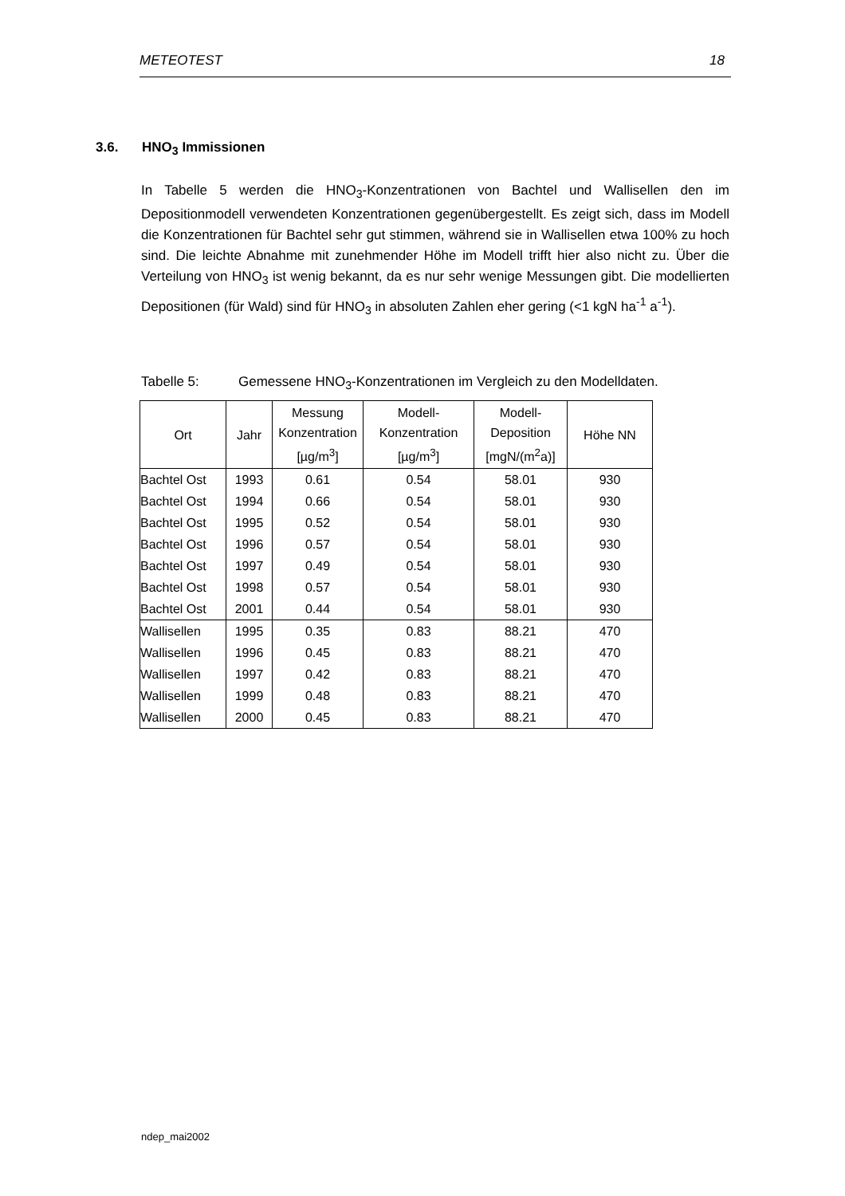METEOTEST 18
3.6. HNO<sub>3</sub> Immissionen
In Tabelle 5 werden die HNO<sub>3</sub>-Konzentrationen von Bachtel und Wallisellen den im Depositionmodell verwendeten Konzentrationen gegenübergestellt. Es zeigt sich, dass im Modell die Konzentrationen für Bachtel sehr gut stimmen, während sie in Wallisellen etwa 100% zu hoch sind. Die leichte Abnahme mit zunehmender Höhe im Modell trifft hier also nicht zu. Über die Verteilung von HNO<sub>3</sub> ist wenig bekannt, da es nur sehr wenige Messungen gibt. Die modellierten Depositionen (für Wald) sind für HNO<sub>3</sub> in absoluten Zahlen eher gering (<1 kgN ha<sup>-1</sup> a<sup>-1</sup>).
Tabelle 5: Gemessene HNO<sub>3</sub>-Konzentrationen im Vergleich zu den Modelldaten.
| Ort | Jahr | Messung Konzentration [µg/m<sup>3</sup>] | Modell- Konzentration [µg/m<sup>3</sup>] | Modell- Deposition [mgN/(m<sup>2</sup>a)] | Höhe NN |
| --- | --- | --- | --- | --- | --- |
| Bachtel Ost | 1993 | 0.61 | 0.54 | 58.01 | 930 |
| Bachtel Ost | 1994 | 0.66 | 0.54 | 58.01 | 930 |
| Bachtel Ost | 1995 | 0.52 | 0.54 | 58.01 | 930 |
| Bachtel Ost | 1996 | 0.57 | 0.54 | 58.01 | 930 |
| Bachtel Ost | 1997 | 0.49 | 0.54 | 58.01 | 930 |
| Bachtel Ost | 1998 | 0.57 | 0.54 | 58.01 | 930 |
| Bachtel Ost | 2001 | 0.44 | 0.54 | 58.01 | 930 |
| Wallisellen | 1995 | 0.35 | 0.83 | 88.21 | 470 |
| Wallisellen | 1996 | 0.45 | 0.83 | 88.21 | 470 |
| Wallisellen | 1997 | 0.42 | 0.83 | 88.21 | 470 |
| Wallisellen | 1999 | 0.48 | 0.83 | 88.21 | 470 |
| Wallisellen | 2000 | 0.45 | 0.83 | 88.21 | 470 |
ndep_mai2002